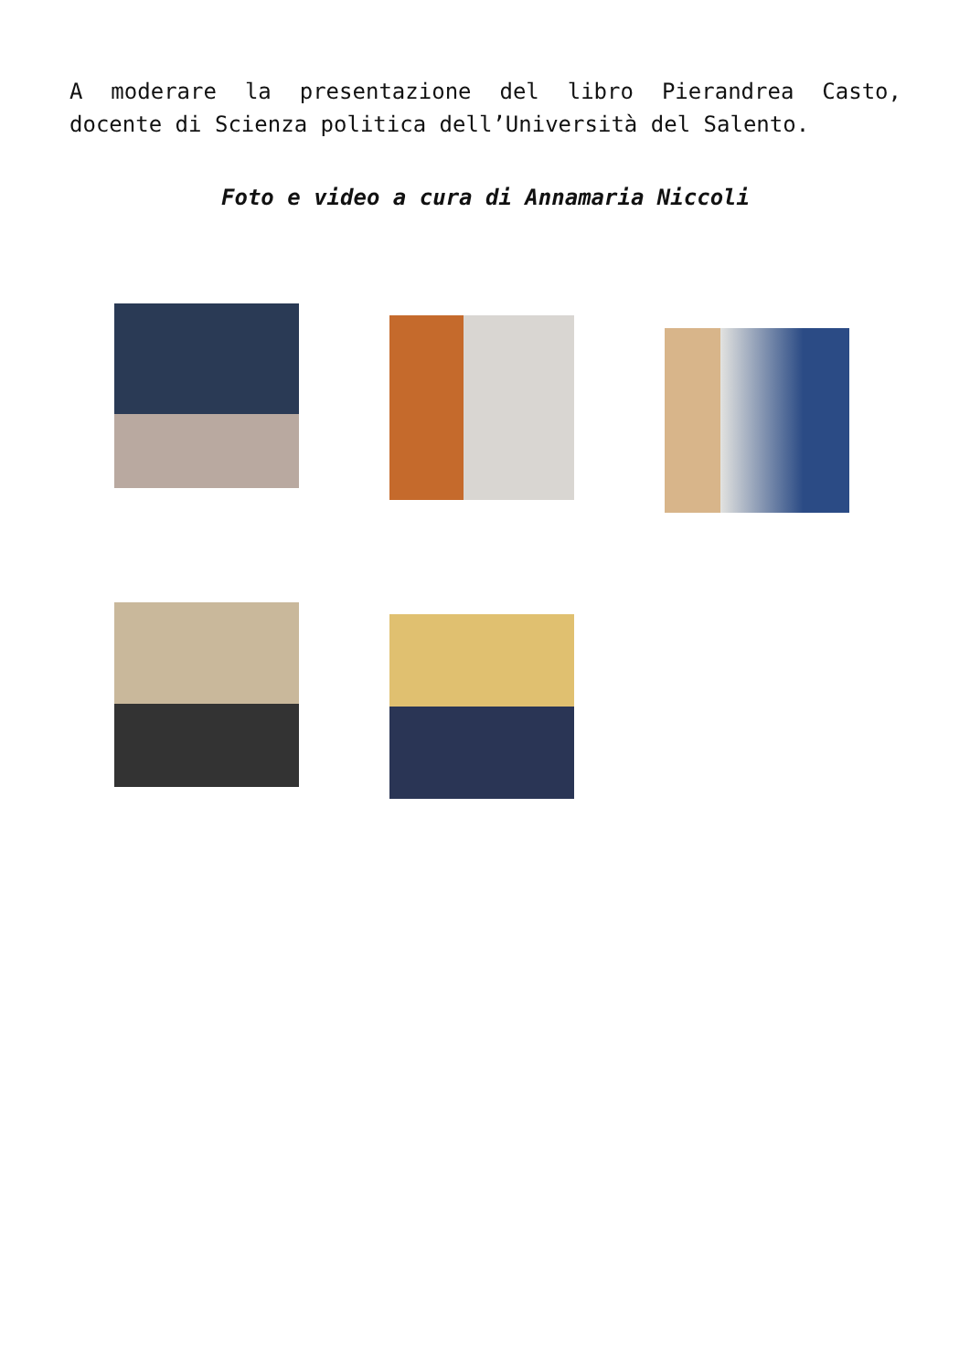A moderare la presentazione del libro Pierandrea Casto, docente di Scienza politica dell’Università del Salento.
Foto e video a cura di Annamaria Niccoli